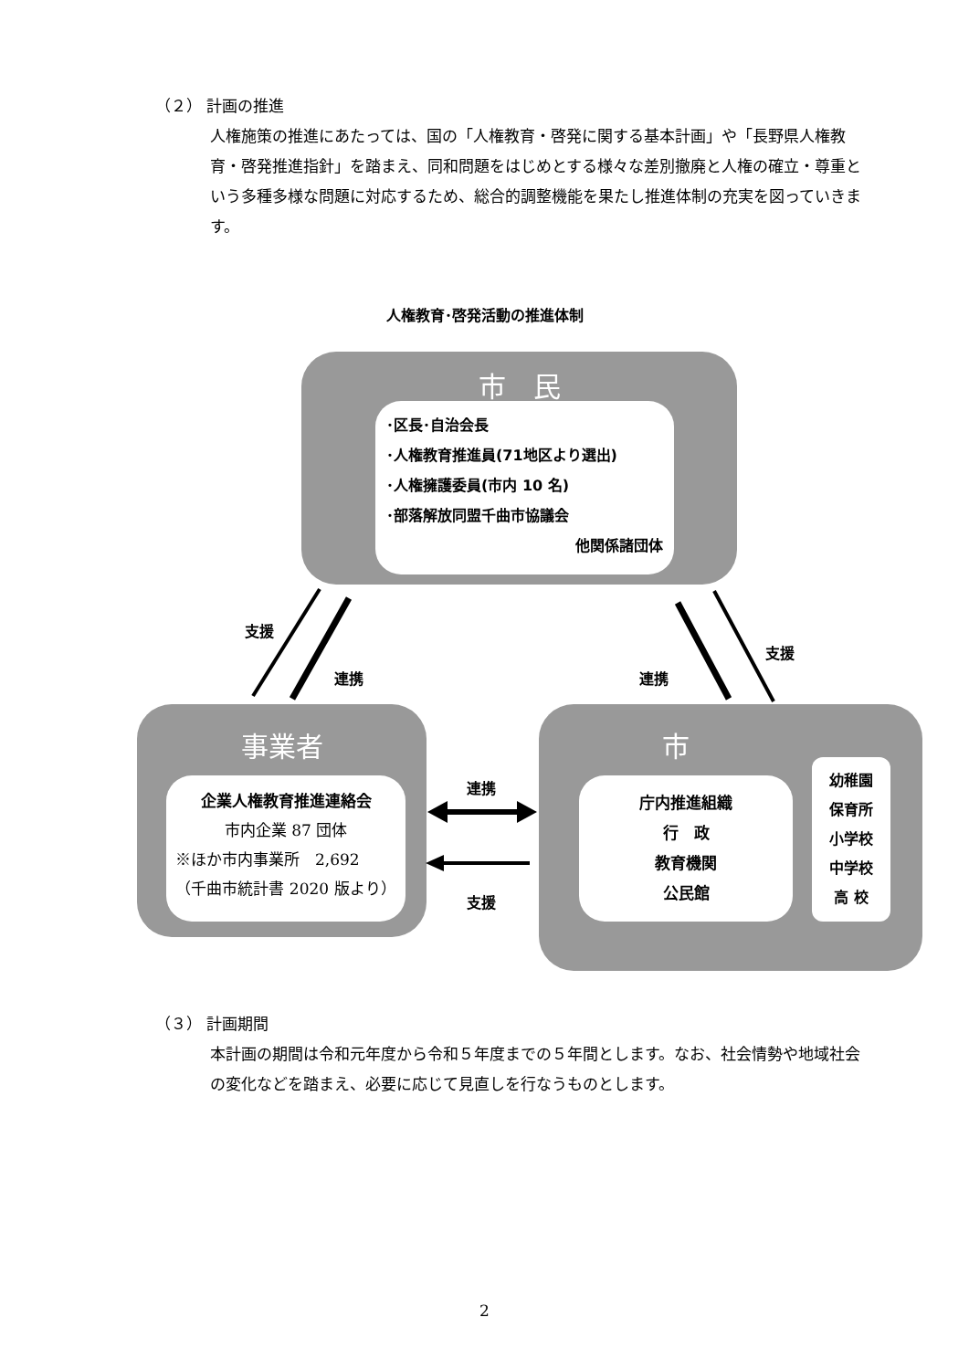（２） 計画の推進
人権施策の推進にあたっては、国の「人権教育・啓発に関する基本計画」や「長野県人権教育・啓発推進指針」を踏まえ、同和問題をはじめとする様々な差別撤廃と人権の確立・尊重という多種多様な問題に対応するため、総合的調整機能を果たし推進体制の充実を図っていきます。
人権教育･啓発活動の推進体制
市　民
･区長･自治会長
･人権教育推進員(71地区より選出)
･人権擁護委員(市内 10 名)
･部落解放同盟千曲市協議会
他関係諸団体
事業者
企業人権教育推進連絡会
市内企業 87 団体
※ほか市内事業所　2,692
（千曲市統計書 2020 版より）
市
庁内推進組織
行　政
教育機関
公民館
幼稚園
保育所
小学校
中学校
高 校
支援
連携 連携
支援
連携
支援
（３） 計画期間
本計画の期間は令和元年度から令和５年度までの５年間とします。なお、社会情勢や地域社会の変化などを踏まえ、必要に応じて見直しを行なうものとします。
2